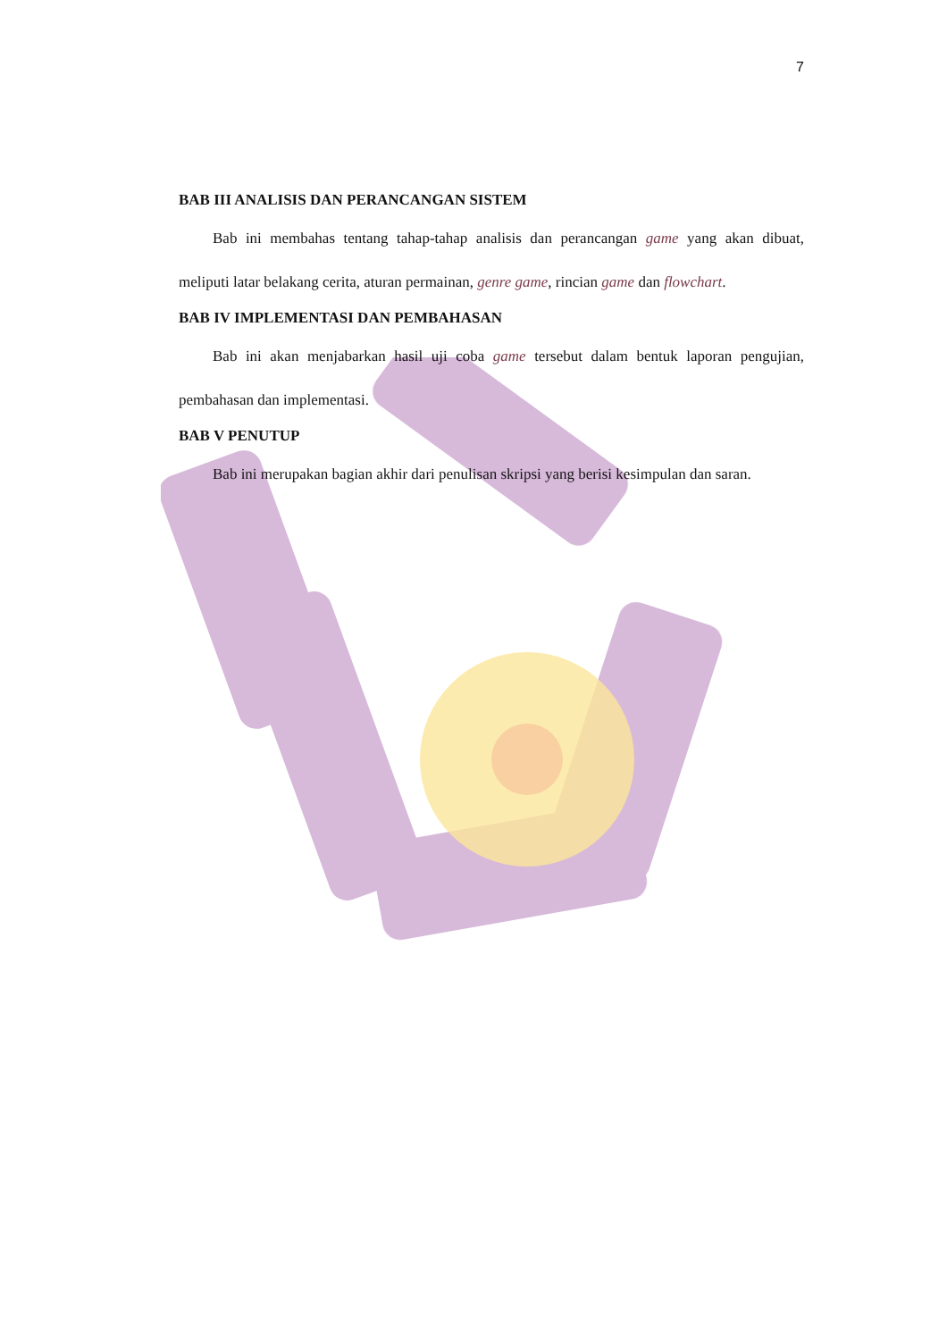7
BAB III ANALISIS DAN PERANCANGAN SISTEM
Bab ini membahas tentang tahap-tahap analisis dan perancangan game yang akan dibuat, meliputi latar belakang cerita, aturan permainan, genre game, rincian game dan flowchart.
BAB IV IMPLEMENTASI DAN PEMBAHASAN
Bab ini akan menjabarkan hasil uji coba game tersebut dalam bentuk laporan pengujian, pembahasan dan implementasi.
BAB V PENUTUP
Bab ini merupakan bagian akhir dari penulisan skripsi yang berisi kesimpulan dan saran.